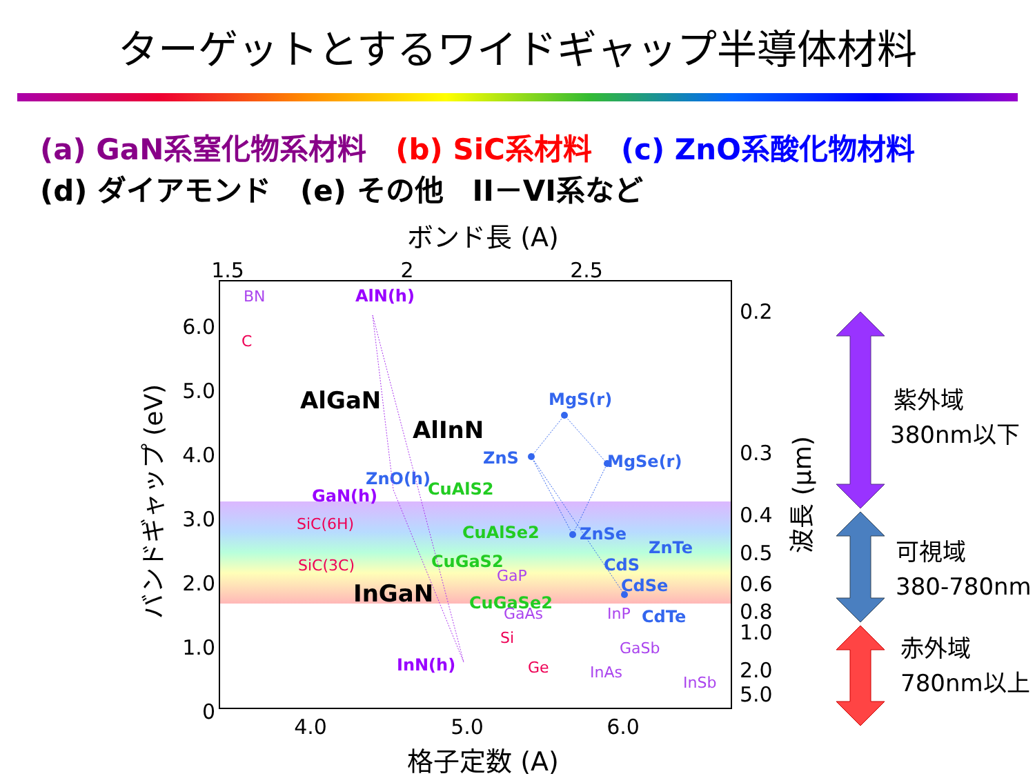ターゲットとするワイドギャップ半導体材料
(a) GaN系窒化物系材料　(b) SiC系材料　(c) ZnO系酸化物材料
(d) ダイアモンド　(e) その他　II－VI系など
ボンド長 (A)
1.5
2
2.5
6.0
5.0
4.0
3.0
2.0
1.0
0
0.2
0.3
0.4
0.5
0.6
0.8
1.0
2.0
5.0
4.0
5.0
6.0
格子定数 (A)
バンドギャップ (eV)
波長 (μm)
AlGaN
AlInN
InGaN
AlN(h)
GaN(h)
InN(h)
ZnO(h)
ZnS
MgS(r)
MgSe(r)
ZnSe
ZnTe
CdS
CdSe
CdTe
CuAlS2
CuAlSe2
CuGaS2
CuGaSe2
C
SiC(6H)
SiC(3C)
Si
Ge
BN
GaP
GaAs
InP
GaSb
InAs
InSb
紫外域
380nm以下
可視域
380-780nm
赤外域
780nm以上